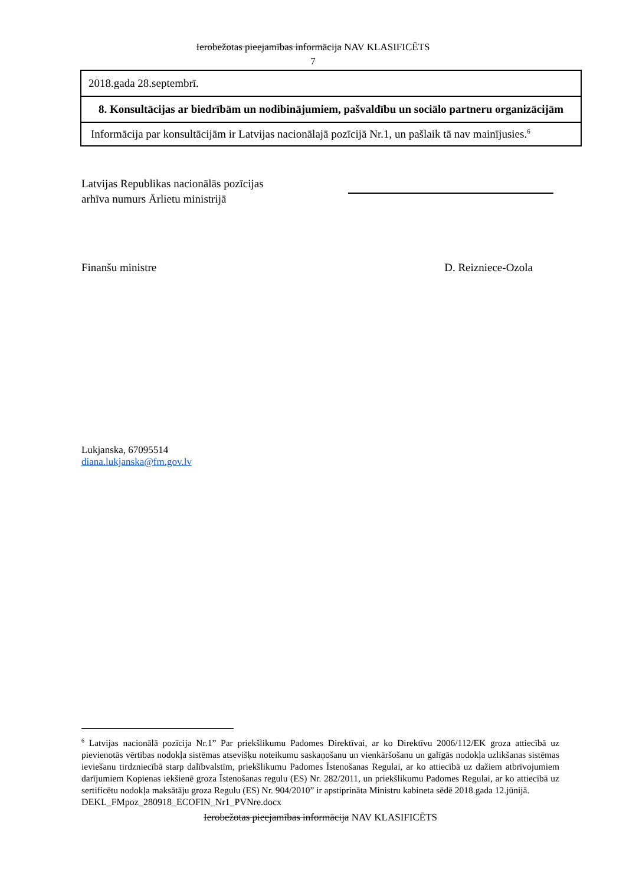Ierobežotas pieejamības informācija NAV KLASIFICĒTS
7
| 2018.gada 28.septembrī. |
| 8. Konsultācijas ar biedrībām un nodibinājumiem, pašvaldību un sociālo partneru organizācijām |
| Informācija par konsultācijām ir Latvijas nacionālajā pozīcijā Nr.1, un pašlaik tā nav mainījusies.<sup>6</sup> |
Latvijas Republikas nacionālās pozīcijas
arhīva numurs Ārlietu ministrijā
Finanšu ministre D. Reizniece-Ozola
Lukjanska, 67095514
diana.lukjanska@fm.gov.lv
<sup>6</sup> Latvijas nacionālā pozīcija Nr.1” Par priekšlikumu Padomes Direktīvai, ar ko Direktīvu 2006/112/EK groza attiecībā uz pievienotās vērtības nodokļa sistēmas atsevišķu noteikumu saskaņošanu un vienkāršošanu un galīgās nodokļa uzlikšanas sistēmas ieviešanu tirdzniecībā starp dalībvalstīm, priekšlikumu Padomes Īstenošanas Regulai, ar ko attiecībā uz dažiem atbrīvojumiem darījumiem Kopienas iekšienē groza Īstenošanas regulu (ES) Nr. 282/2011, un priekšlikumu Padomes Regulai, ar ko attiecībā uz sertificētu nodokļa maksātāju groza Regulu (ES) Nr. 904/2010” ir apstiprināta Ministru kabineta sēdē 2018.gada 12.jūnijā.
DEKL_FMpoz_280918_ECOFIN_Nr1_PVNre.docx
Ierobežotas pieejamības informācija NAV KLASIFICĒTS